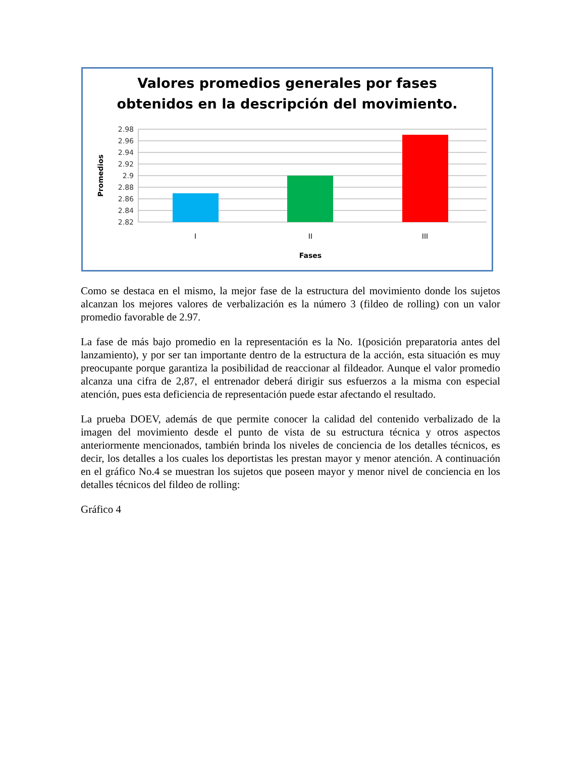Valores promedios generales por fases
obtenidos en la descripción del movimiento.
2.98
2.96
2.94
2.92
2.9
2.88
2.86
2.84
2.82
I
II
III
Fases
Promedios
Como se destaca en el mismo, la mejor fase de la estructura del movimiento donde los sujetos alcanzan los mejores valores de verbalización es la número 3 (fildeo de rolling) con un valor promedio favorable de 2.97.
La fase de más bajo promedio en la representación es la No. 1(posición preparatoria antes del lanzamiento), y por ser tan importante dentro de la estructura de la acción, esta situación es muy preocupante porque garantiza la posibilidad de reaccionar al fildeador. Aunque el valor promedio alcanza una cifra de 2,87, el entrenador deberá dirigir sus esfuerzos a la misma con especial atención, pues esta deficiencia de representación puede estar afectando el resultado.
La prueba DOEV, además de que permite conocer la calidad del contenido verbalizado de la imagen del movimiento desde el punto de vista de su estructura técnica y otros aspectos anteriormente mencionados, también brinda los niveles de conciencia de los detalles técnicos, es decir, los detalles a los cuales los deportistas les prestan mayor y menor atención. A continuación en el gráfico No.4 se muestran los sujetos que poseen mayor y menor nivel de conciencia en los detalles técnicos del fildeo de rolling:
Gráfico 4